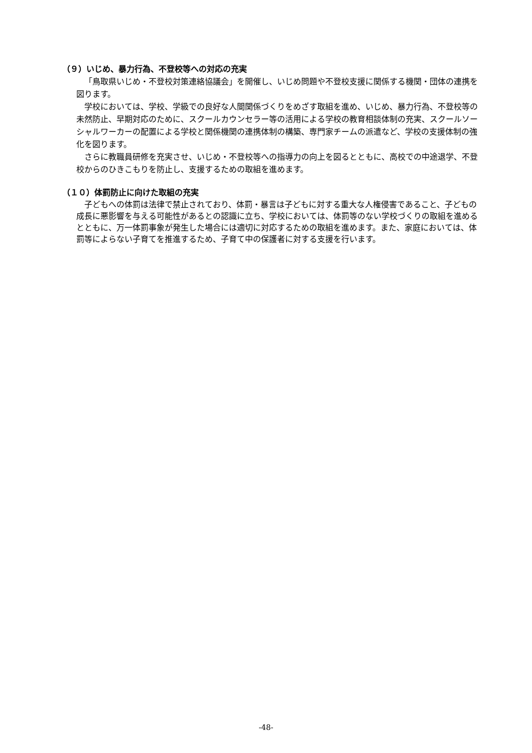（９）いじめ、暴力行為、不登校等への対応の充実
「鳥取県いじめ・不登校対策連絡協議会」を開催し、いじめ問題や不登校支援に関係する機関・団体の連携を図ります。
学校においては、学校、学級での良好な人間関係づくりをめざす取組を進め、いじめ、暴力行為、不登校等の未然防止、早期対応のために、スクールカウンセラー等の活用による学校の教育相談体制の充実、スクールソーシャルワーカーの配置による学校と関係機関の連携体制の構築、専門家チームの派遣など、学校の支援体制の強化を図ります。
さらに教職員研修を充実させ、いじめ・不登校等への指導力の向上を図るとともに、高校での中途退学、不登校からのひきこもりを防止し、支援するための取組を進めます。
（１０）体罰防止に向けた取組の充実
子どもへの体罰は法律で禁止されており、体罰・暴言は子どもに対する重大な人権侵害であること、子どもの成長に悪影響を与える可能性があるとの認識に立ち、学校においては、体罰等のない学校づくりの取組を進めるとともに、万一体罰事象が発生した場合には適切に対応するための取組を進めます。また、家庭においては、体罰等によらない子育てを推進するため、子育て中の保護者に対する支援を行います。
-48-